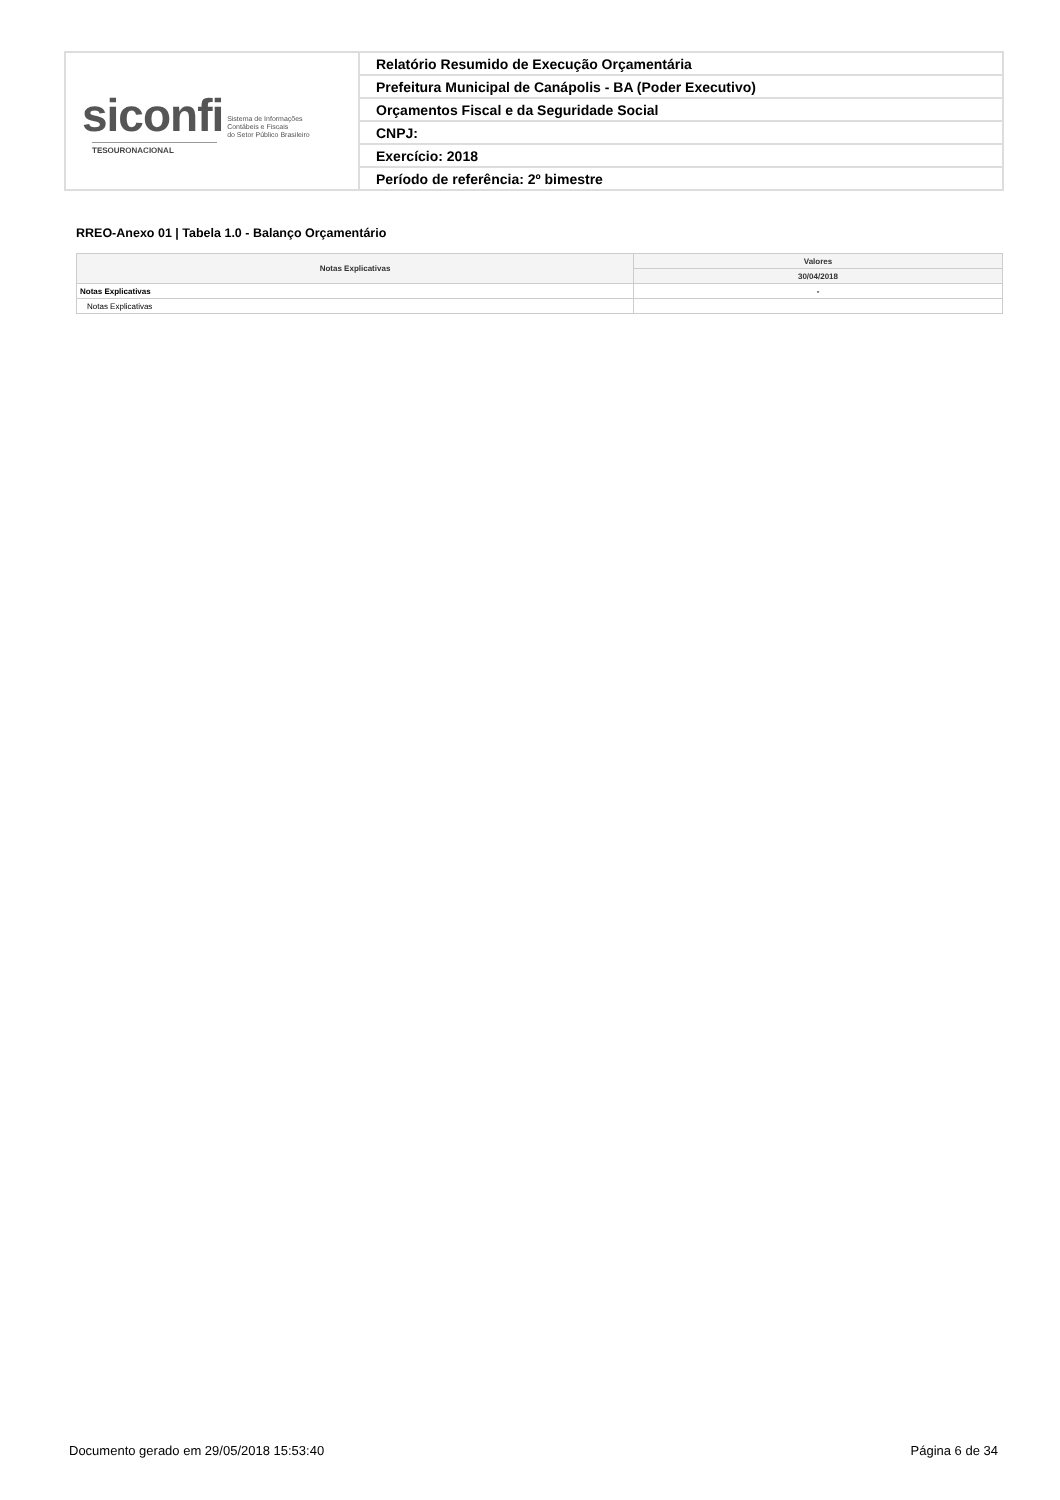| siconfi Sistema de Informações Contábeis e Fiscais do Setor Público Brasileiro TESOURONACIONAL | Relatório Resumido de Execução Orçamentária |
| | Prefeitura Municipal de Canápolis - BA (Poder Executivo) |
| | Orçamentos Fiscal e da Seguridade Social |
| | CNPJ: |
| | Exercício: 2018 |
| | Período de referência: 2º bimestre |
RREO-Anexo 01 | Tabela 1.0 - Balanço Orçamentário
| Notas Explicativas | Valores |
| --- | --- |
| | 30/04/2018 |
| Notas Explicativas | - |
| Notas Explicativas | |
Documento gerado em 29/05/2018 15:53:40 Página 6 de 34